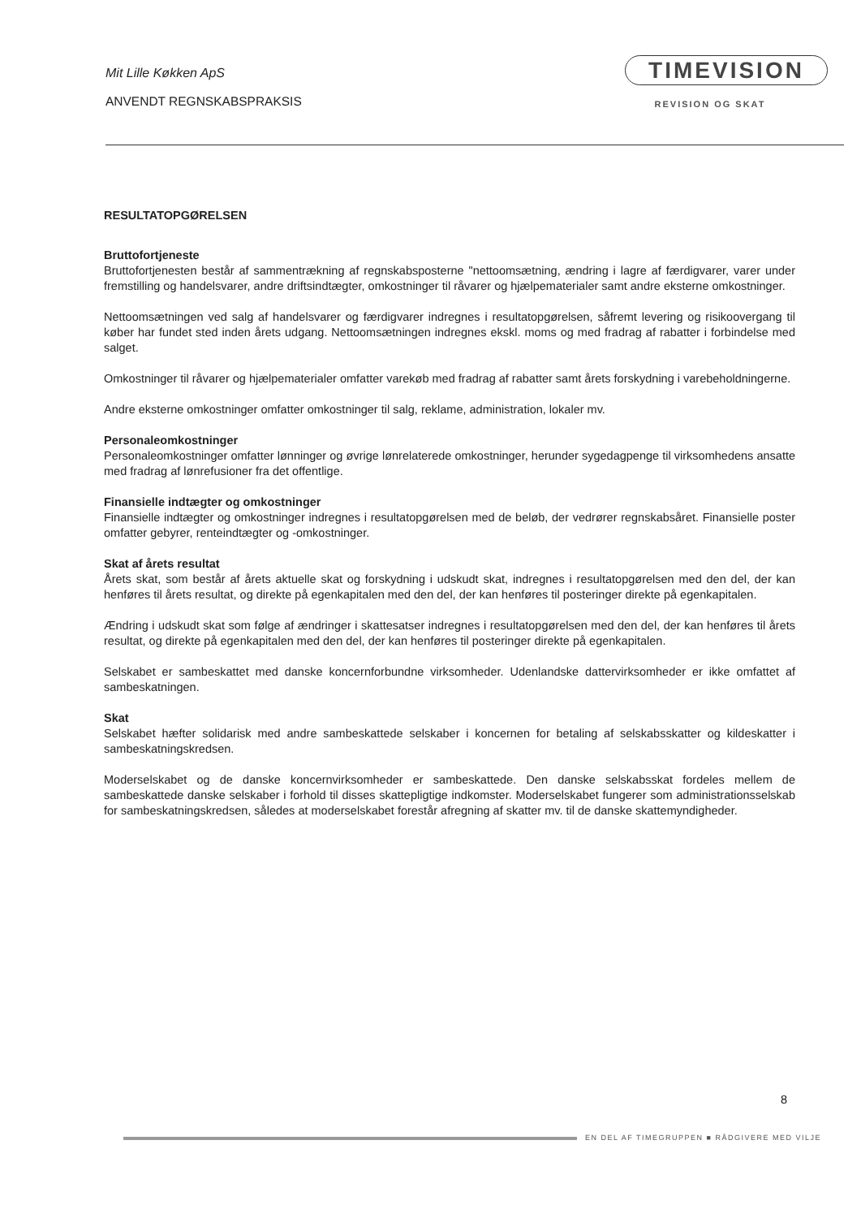Mit Lille Køkken ApS
ANVENDT REGNSKABSPRAKSIS
TIMEVISION
REVISION OG SKAT
RESULTATOPGØRELSEN
Bruttofortjeneste
Bruttofortjenesten består af sammentrækning af regnskabsposterne "nettoomsætning, ændring i lagre af færdigvarer, varer under fremstilling og handelsvarer, andre driftsindtægter, omkostninger til råvarer og hjælpematerialer samt andre eksterne omkostninger.
Nettoomsætningen ved salg af handelsvarer og færdigvarer indregnes i resultatopgørelsen, såfremt levering og risikoovergang til køber har fundet sted inden årets udgang. Nettoomsætningen indregnes ekskl. moms og med fradrag af rabatter i forbindelse med salget.
Omkostninger til råvarer og hjælpematerialer omfatter varekøb med fradrag af rabatter samt årets forskydning i varebeholdningerne.
Andre eksterne omkostninger omfatter omkostninger til salg, reklame, administration, lokaler mv.
Personaleomkostninger
Personaleomkostninger omfatter lønninger og øvrige lønrelaterede omkostninger, herunder sygedagpenge til virksomhedens ansatte med fradrag af lønrefusioner fra det offentlige.
Finansielle indtægter og omkostninger
Finansielle indtægter og omkostninger indregnes i resultatopgørelsen med de beløb, der vedrører regnskabsåret. Finansielle poster omfatter gebyrer, renteindtægter og -omkostninger.
Skat af årets resultat
Årets skat, som består af årets aktuelle skat og forskydning i udskudt skat, indregnes i resultatopgørelsen med den del, der kan henføres til årets resultat, og direkte på egenkapitalen med den del, der kan henføres til posteringer direkte på egenkapitalen.
Ændring i udskudt skat som følge af ændringer i skattesatser indregnes i resultatopgørelsen med den del, der kan henføres til årets resultat, og direkte på egenkapitalen med den del, der kan henføres til posteringer direkte på egenkapitalen.
Selskabet er sambeskattet med danske koncernforbundne virksomheder. Udenlandske dattervirksomheder er ikke omfattet af sambeskatningen.
Skat
Selskabet hæfter solidarisk med andre sambeskattede selskaber i koncernen for betaling af selskabsskatter og kildeskatter i sambeskatningskredsen.
Moderselskabet og de danske koncernvirksomheder er sambeskattede. Den danske selskabsskat fordeles mellem de sambeskattede danske selskaber i forhold til disses skattepligtige indkomster. Moderselskabet fungerer som administrationsselskab for sambeskatningskredsen, således at moderselskabet forestår afregning af skatter mv. til de danske skattemyndigheder.
8
EN DEL AF TIMEGRUPPEN ■ RÅDGIVERE MED VILJE